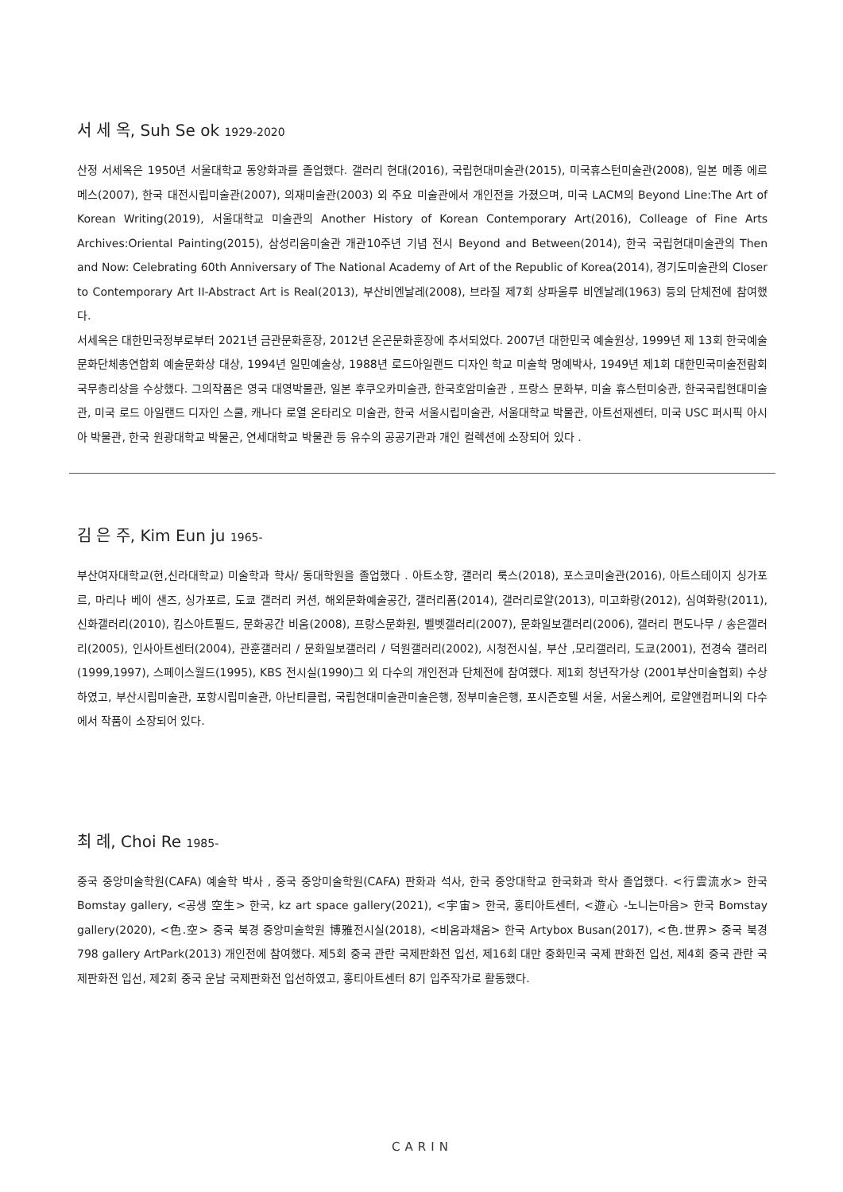서 세 옥, Suh Se ok 1929-2020
산정 서세옥은 1950년 서울대학교 동양화과를 졸업했다. 갤러리 현대(2016), 국립현대미술관(2015), 미국휴스턴미술관(2008), 일본 메종 에르메스(2007), 한국 대전시립미술관(2007), 의재미술관(2003) 외 주요 미술관에서 개인전을 가졌으며, 미국 LACM의 Beyond Line:The Art of Korean Writing(2019), 서울대학교 미술관의 Another History of Korean Contemporary Art(2016), Colleage of Fine Arts Archives:Oriental Painting(2015), 삼성리움미술관 개관10주년 기념 전시 Beyond and Between(2014), 한국 국립현대미술관의 Then and Now: Celebrating 60th Anniversary of The National Academy of Art of the Republic of Korea(2014), 경기도미술관의 Closer to Contemporary Art II-Abstract Art is Real(2013), 부산비엔날레(2008), 브라질 제7회 상파울루 비엔날레(1963) 등의 단체전에 참여했다.
서세옥은 대한민국정부로부터 2021년 금관문화훈장, 2012년 온곤문화훈장에 추서되었다. 2007년 대한민국 예술원상, 1999년 제 13회 한국예술문화단체총연합회 예술문화상 대상, 1994년 일민예술상, 1988년 로드아일랜드 디자인 학교 미술학 명예박사, 1949년 제1회 대한민국미술전람회 국무총리상을 수상했다. 그의작품은 영국 대영박물관, 일본 후쿠오카미술관, 한국호암미술관 , 프랑스 문화부, 미술 휴스턴미숭관, 한국국립현대미술관, 미국 로드 아일랜드 디자인 스쿨, 캐나다 로열 온타리오 미술관, 한국 서울시립미술관, 서울대학교 박물관, 아트선재센터, 미국 USC 퍼시픽 아시아 박물관, 한국 원광대학교 박물곤, 연세대학교 박물관 등 유수의 공공기관과 개인 컬렉션에 소장되어 있다 .
김 은 주, Kim Eun ju 1965-
부산여자대학교(현,신라대학교) 미술학과 학사/ 동대학원을 졸업했다 . 아트소향, 갤러리 룩스(2018), 포스코미술관(2016), 아트스테이지 싱가포르, 마리나 베이 샌즈, 싱가포르, 도쿄 갤러리 커션, 해외문화예술공간, 갤러리폼(2014), 갤러리로얄(2013), 미고화랑(2012), 심여화랑(2011), 신화갤러리(2010), 킴스아트필드, 문화공간 비움(2008), 프랑스문화원, 벨벳갤러리(2007), 문화일보갤러리(2006), 갤러리 편도나무 / 송은갤러리(2005), 인사아트센터(2004), 관훈갤러리 / 문화일보갤러리 / 덕원갤러리(2002), 시청전시실, 부산 ,모리갤러리, 도쿄(2001), 전경숙 갤러리(1999,1997), 스페이스월드(1995), KBS 전시실(1990)그 외 다수의 개인전과 단체전에 참여했다. 제1회 청년작가상 (2001부산미술협회) 수상하였고, 부산시립미술관, 포항시립미술관, 아난티클럽, 국립현대미술관미술은행, 정부미술은행, 포시즌호텔 서울, 서울스케어, 로얄앤컴퍼니외 다수에서 작품이 소장되어 있다.
최 례, Choi Re 1985-
중국 중앙미술학원(CAFA) 예술학 박사 , 중국 중앙미술학원(CAFA) 판화과 석사, 한국 중앙대학교 한국화과 학사 졸업했다. <行雲流水> 한국 Bomstay gallery, <공생 空生> 한국, kz art space gallery(2021), <宇宙> 한국, 홍티아트센터, <遊心 -노니는마음> 한국 Bomstay gallery(2020), <色.空> 중국 북경 중앙미술학원 博雅전시실(2018), <비움과채움> 한국 Artybox Busan(2017), <色.世界> 중국 북경 798 gallery ArtPark(2013) 개인전에 참여했다. 제5회 중국 관란 국제판화전 입선, 제16회 대만 중화민국 국제 판화전 입선, 제4회 중국 관란 국제판화전 입선, 제2회 중국 운남 국제판화전 입선하였고, 홍티아트센터 8기 입주작가로 활동했다.
CARIN